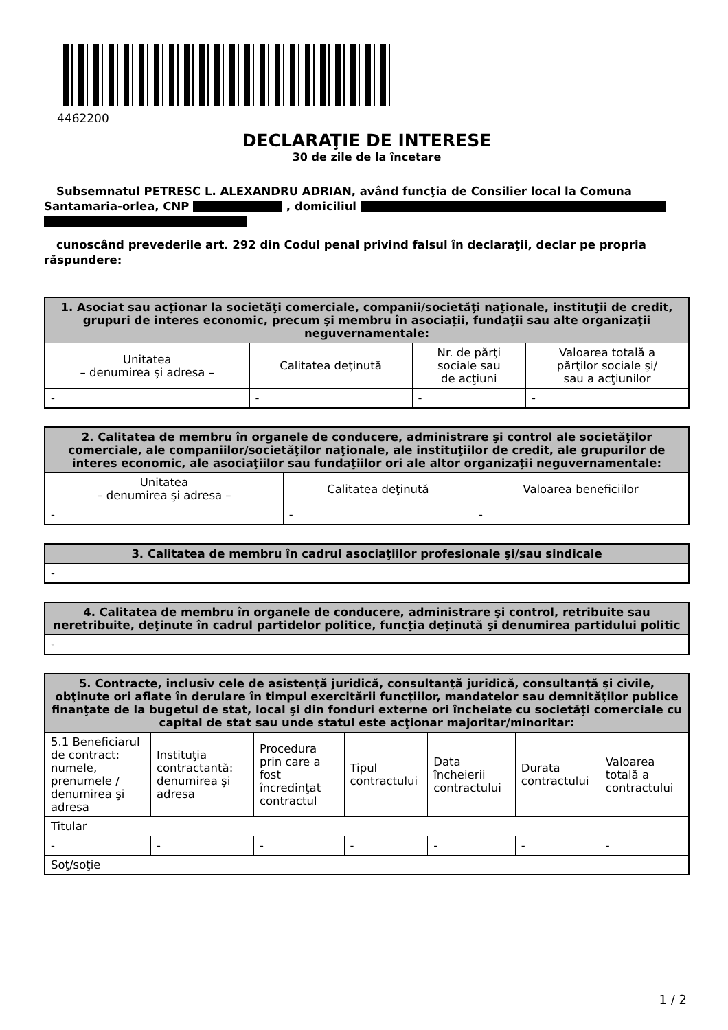4462200
DECLARAŢIE DE INTERESE
30 de zile de la încetare
Subsemnatul PETRESC L. ALEXANDRU ADRIAN, având funcţia de Consilier local la Comuna Santamaria-orlea, CNP , domiciliul
cunoscând prevederile art. 292 din Codul penal privind falsul în declaraţii, declar pe propria răspundere:
| 1. Asociat sau acţionar la societăţi comerciale, companii/societăţi naţionale, instituţii de credit, grupuri de interes economic, precum şi membru în asociaţii, fundaţii sau alte organizaţii neguvernamentale: | | | |
| --- | --- | --- | --- |
| Unitatea – denumirea şi adresa – | Calitatea deţinută | Nr. de părţi sociale sau de acţiuni | Valoarea totală a părţilor sociale şi/ sau a acţiunilor |
| - | - | - | - |
| 2. Calitatea de membru în organele de conducere, administrare şi control ale societăţilor comerciale, ale companiilor/societăţilor naţionale, ale instituţiilor de credit, ale grupurilor de interes economic, ale asociaţiilor sau fundaţiilor ori ale altor organizaţii neguvernamentale: | | |
| --- | --- | --- |
| Unitatea – denumirea şi adresa – | Calitatea deţinută | Valoarea beneficiilor |
| - | - | - |
| 3. Calitatea de membru în cadrul asociaţiilor profesionale şi/sau sindicale |
| --- |
| - |
| 4. Calitatea de membru în organele de conducere, administrare şi control, retribuite sau neretribuite, deţinute în cadrul partidelor politice, funcţia deţinută şi denumirea partidului politic |
| --- |
| - |
| 5. Contracte, inclusiv cele de asistenţă juridică, consultanţă juridică, consultanţă şi civile, obţinute ori aflate în derulare în timpul exercitării funcţiilor, mandatelor sau demnităţilor publice finanţate de la bugetul de stat, local şi din fonduri externe ori încheiate cu societăţi comerciale cu capital de stat sau unde statul este acţionar majoritar/minoritar: | | | | | | |
| --- | --- | --- | --- | --- | --- | --- |
| 5.1 Beneficiarul de contract: numele, prenumele / denumirea şi adresa | Instituţia contractantă: denumirea şi adresa | Procedura prin care a fost încredinţat contractul | Tipul contractului | Data încheierii contractului | Durata contractului | Valoarea totală a contractului |
| Titular | | | | | | |
| - | - | - | - | - | - | - |
| Soţ/soţie | | | | | | |
1 / 2